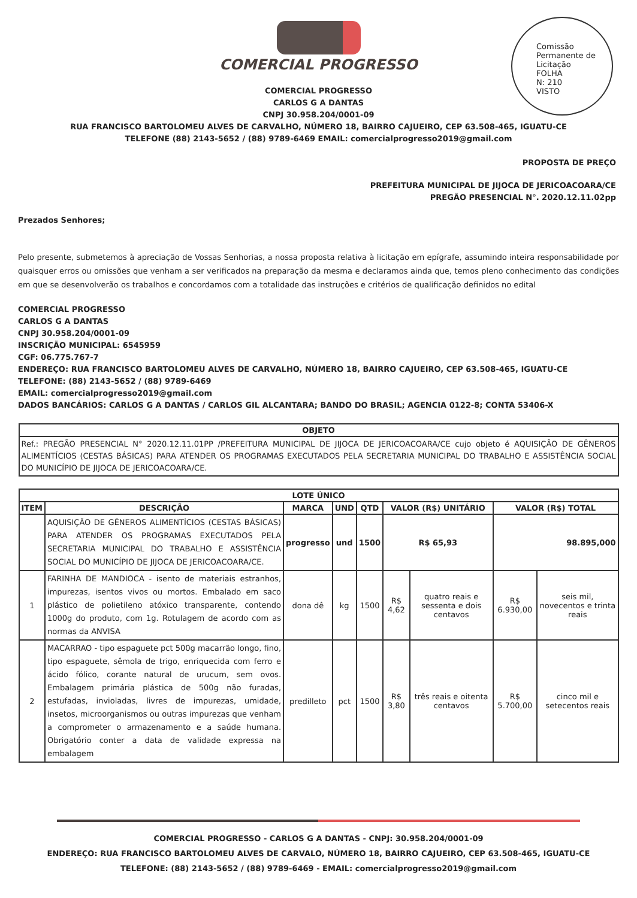Comissão Permanente de Licitação
FOLHA
N: 210
VISTO
COMERCIAL PROGRESSO
COMERCIAL PROGRESSO
CARLOS G A DANTAS
CNPJ 30.958.204/0001-09
RUA FRANCISCO BARTOLOMEU ALVES DE CARVALHO, NÚMERO 18, BAIRRO CAJUEIRO, CEP 63.508-465, IGUATU-CE
TELEFONE (88) 2143-5652 / (88) 9789-6469 EMAIL: comercialprogresso2019@gmail.com
PROPOSTA DE PREÇO
PREFEITURA MUNICIPAL DE JIJOCA DE JERICOACOARA/CE
PREGÃO PRESENCIAL N°. 2020.12.11.02pp
Prezados Senhores;
Pelo presente, submetemos à apreciação de Vossas Senhorias, a nossa proposta relativa à licitação em epígrafe, assumindo inteira responsabilidade por quaisquer erros ou omissões que venham a ser verificados na preparação da mesma e declaramos ainda que, temos pleno conhecimento das condições em que se desenvolverão os trabalhos e concordamos com a totalidade das instruções e critérios de qualificação definidos no edital
COMERCIAL PROGRESSO
CARLOS G A DANTAS
CNPJ 30.958.204/0001-09
INSCRIÇÃO MUNICIPAL: 6545959
CGF: 06.775.767-7
ENDEREÇO: RUA FRANCISCO BARTOLOMEU ALVES DE CARVALHO, NÚMERO 18, BAIRRO CAJUEIRO, CEP 63.508-465, IGUATU-CE
TELEFONE: (88) 2143-5652 / (88) 9789-6469
EMAIL: comercialprogresso2019@gmail.com
DADOS BANCÁRIOS: CARLOS G A DANTAS / CARLOS GIL ALCANTARA; BANDO DO BRASIL; AGENCIA 0122-8; CONTA 53406-X
| OBJETO |
| --- |
| Ref.: PREGÃO PRESENCIAL N° 2020.12.11.01PP /PREFEITURA MUNICIPAL DE JIJOCA DE JERICOACOARA/CE cujo objeto é AQUISIÇÃO DE GÊNEROS ALIMENTÍCIOS (CESTAS BÁSICAS) PARA ATENDER OS PROGRAMAS EXECUTADOS PELA SECRETARIA MUNICIPAL DO TRABALHO E ASSISTÊNCIA SOCIAL DO MUNICÍPIO DE JIJOCA DE JERICOACOARA/CE. |
| LOTE ÚNICO | | | | | | | | |
| --- | --- | --- | --- | --- | --- | --- | --- | --- |
| ITEM | DESCRIÇÃO | MARCA | UND | QTD | VALOR (R$) UNITÁRIO | | VALOR (R$) TOTAL | |
| | AQUISIÇÃO DE GÊNEROS ALIMENTÍCIOS (CESTAS BÁSICAS) PARA ATENDER OS PROGRAMAS EXECUTADOS PELA SECRETARIA MUNICIPAL DO TRABALHO E ASSISTÊNCIA SOCIAL DO MUNICÍPIO DE JIJOCA DE JERICOACOARA/CE. | progresso | und | 1500 | R$ 65,93 | | 98.895,000 | |
| 1 | FARINHA DE MANDIOCA - isento de materiais estranhos, impurezas, isentos vivos ou mortos. Embalado em saco plástico de polietileno atóxico transparente, contendo 1000g do produto, com 1g. Rotulagem de acordo com as normas da ANVISA | dona dê | kg | 1500 | R$ 4,62 | quatro reais e sessenta e dois centavos | R$ 6.930,00 | seis mil, novecentos e trinta reais |
| 2 | MACARRAO - tipo espaguete pct 500g macarrão longo, fino, tipo espaguete, sêmola de trigo, enriquecida com ferro e ácido fólico, corante natural de urucum, sem ovos. Embalagem primária plástica de 500g não furadas, estufadas, invioladas, livres de impurezas, umidade, insetos, microorganismos ou outras impurezas que venham a comprometer o armazenamento e a saúde humana. Obrigatório conter a data de validade expressa na embalagem | predilleto | pct | 1500 | R$ 3,80 | três reais e oitenta centavos | R$ 5.700,00 | cinco mil e setecentos reais |
COMERCIAL PROGRESSO - CARLOS G A DANTAS - CNPJ: 30.958.204/0001-09
ENDEREÇO: RUA FRANCISCO BARTOLOMEU ALVES DE CARVALO, NÚMERO 18, BAIRRO CAJUEIRO, CEP 63.508-465, IGUATU-CE
TELEFONE: (88) 2143-5652 / (88) 9789-6469 - EMAIL: comercialprogresso2019@gmail.com